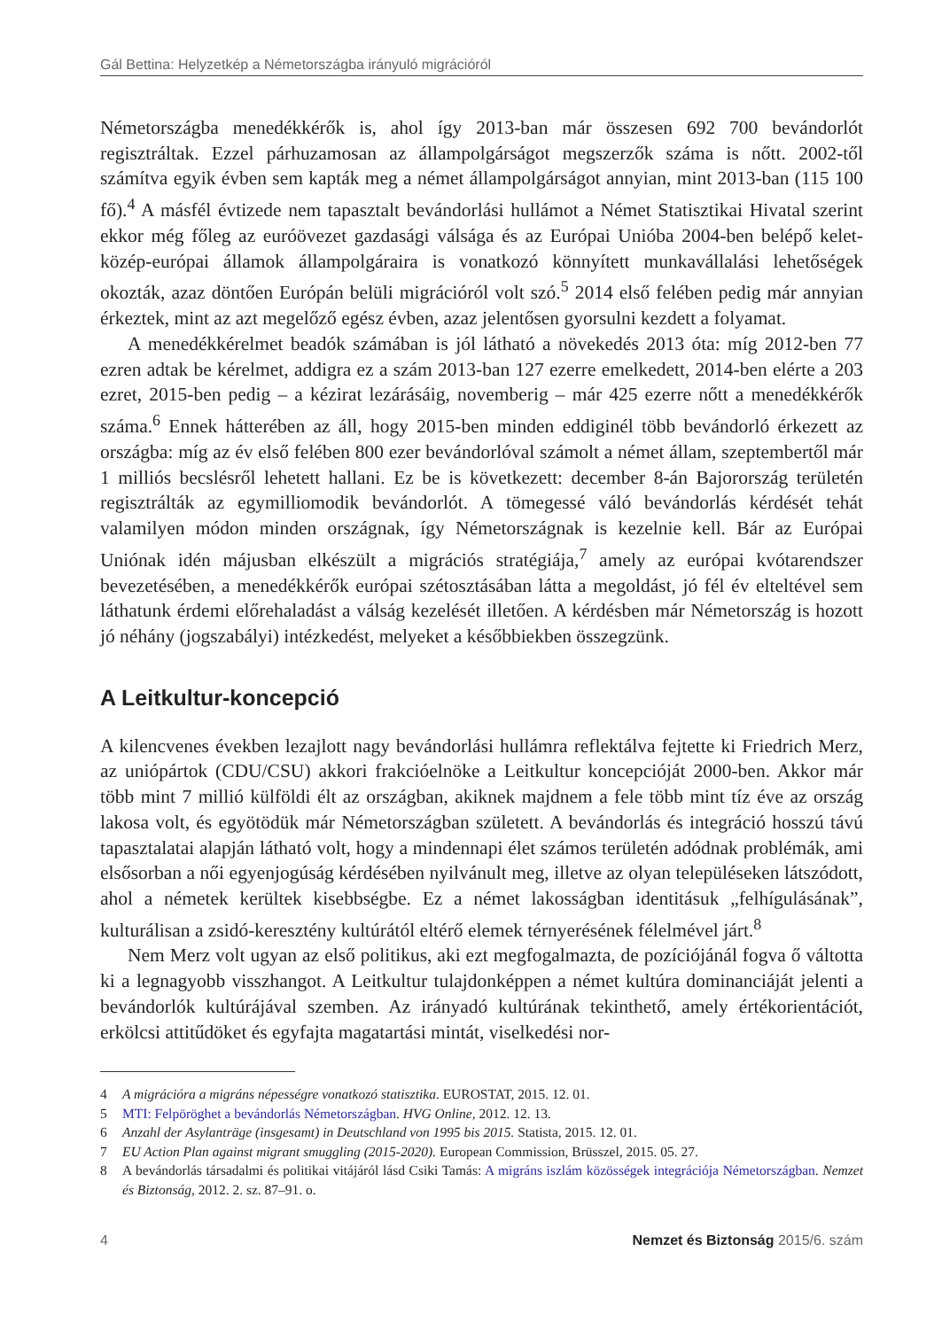Gál Bettina: Helyzetkép a Németországba irányuló migrációról
Németországba menedékkérők is, ahol így 2013-ban már összesen 692 700 bevándorlót regisztráltak. Ezzel párhuzamosan az állampolgárságot megszerzők száma is nőtt. 2002-től számítva egyik évben sem kapták meg a német állampolgárságot annyian, mint 2013-ban (115 100 fő).<sup>4</sup> A másfél évtizede nem tapasztalt bevándorlási hullámot a Német Statisztikai Hivatal szerint ekkor még főleg az euróövezet gazdasági válsága és az Európai Unióba 2004-ben belépő kelet-közép-európai államok állampolgáraira is vonatkozó könnyített munkavállalási lehetőségek okozták, azaz döntően Európán belüli migrációról volt szó.<sup>5</sup> 2014 első felében pedig már annyian érkeztek, mint az azt megelőző egész évben, azaz jelentősen gyorsulni kezdett a folyamat.
A menedékkérelmet beadók számában is jól látható a növekedés 2013 óta: míg 2012-ben 77 ezren adtak be kérelmet, addigra ez a szám 2013-ban 127 ezerre emelkedett, 2014-ben elérte a 203 ezret, 2015-ben pedig – a kézirat lezárásáig, novemberig – már 425 ezerre nőtt a menedékkérők száma.<sup>6</sup> Ennek hátterében az áll, hogy 2015-ben minden eddiginél több bevándorló érkezett az országba: míg az év első felében 800 ezer bevándorlóval számolt a német állam, szeptembertől már 1 milliós becslésről lehetett hallani. Ez be is következett: december 8-án Bajorország területén regisztrálták az egymilliomodik bevándorlót. A tömegessé váló bevándorlás kérdését tehát valamilyen módon minden országnak, így Németországnak is kezelnie kell. Bár az Európai Uniónak idén májusban elkészült a migrációs stratégiája,<sup>7</sup> amely az európai kvótarendszer bevezetésében, a menedékkérők európai szétosztásában látta a megoldást, jó fél év elteltével sem láthatunk érdemi előrehaladást a válság kezelését illetően. A kérdésben már Németország is hozott jó néhány (jogszabályi) intézkedést, melyeket a későbbiekben összegzünk.
A Leitkultur-koncepció
A kilencvenes években lezajlott nagy bevándorlási hullámra reflektálva fejtette ki Friedrich Merz, az uniópártok (CDU/CSU) akkori frakcióelnöke a Leitkultur koncepcióját 2000-ben. Akkor már több mint 7 millió külföldi élt az országban, akiknek majdnem a fele több mint tíz éve az ország lakosa volt, és egyötödük már Németországban született. A bevándorlás és integráció hosszú távú tapasztalatai alapján látható volt, hogy a mindennapi élet számos területén adódnak problémák, ami elsősorban a női egyenjogúság kérdésében nyilvánult meg, illetve az olyan településeken látszódott, ahol a németek kerültek kisebbségbe. Ez a német lakosságban identitásuk „felhígulásának”, kulturálisan a zsidó-keresztény kultúrától eltérő elemek térnyerésének félelmével járt.<sup>8</sup>
Nem Merz volt ugyan az első politikus, aki ezt megfogalmazta, de pozíciójánál fogva ő váltotta ki a legnagyobb visszhangot. A Leitkultur tulajdonképpen a német kultúra dominanciáját jelenti a bevándorlók kultúrájával szemben. Az irányadó kultúrának tekinthető, amely értékorientációt, erkölcsi attitűdöket és egyfajta magatartási mintát, viselkedési nor-
4 A migrációra a migráns népességre vonatkozó statisztika. EUROSTAT, 2015. 12. 01.
5 MTI: Felpöröghet a bevándorlás Németországban. HVG Online, 2012. 12. 13.
6 Anzahl der Asylanträge (insgesamt) in Deutschland von 1995 bis 2015. Statista, 2015. 12. 01.
7 EU Action Plan against migrant smuggling (2015-2020). European Commission, Brüsszel, 2015. 05. 27.
8 A bevándorlás társadalmi és politikai vitájáról lásd Csiki Tamás: A migráns iszlám közösségek integrációja Németországban. Nemzet és Biztonság, 2012. 2. sz. 87–91. o.
4 Nemzet és Biztonság 2015/6. szám